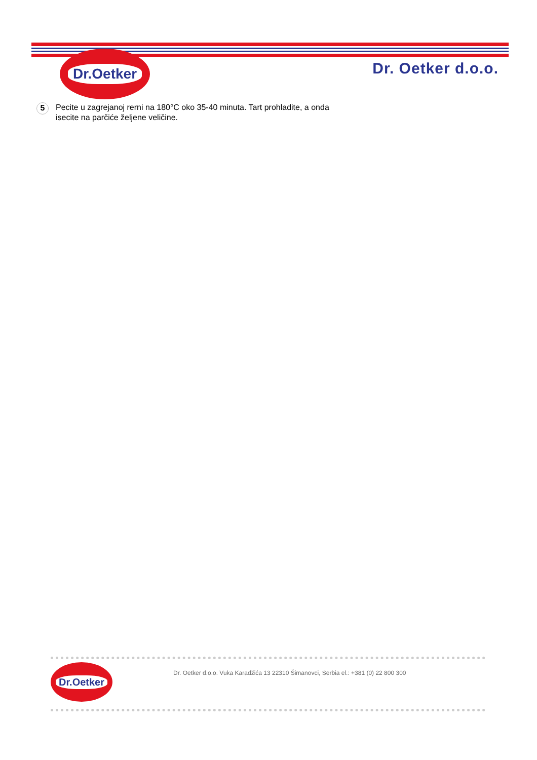Dr.Oetker
Dr. Oetker d.o.o.
5
Pecite u zagrejanoj rerni na 180°C oko 35-40 minuta. Tart prohladite, a onda isecite na parčiće željene veličine.
Dr.Oetker
Dr. Oetker d.o.o. Vuka Karadžića 13 22310 Šimanovci, Serbia el.: +381 (0) 22 800 300